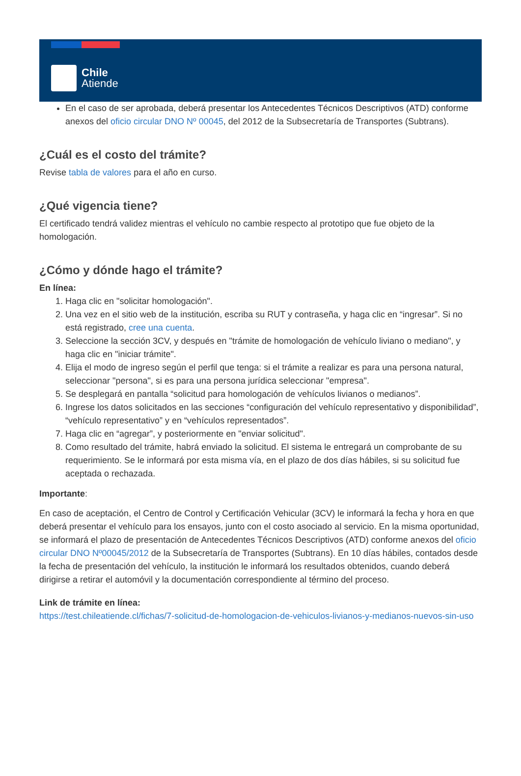Chile
Atiende
En el caso de ser aprobada, deberá presentar los Antecedentes Técnicos Descriptivos (ATD) conforme anexos del oficio circular DNO Nº 00045, del 2012 de la Subsecretaría de Transportes (Subtrans).
¿Cuál es el costo del trámite?
Revise tabla de valores para el año en curso.
¿Qué vigencia tiene?
El certificado tendrá validez mientras el vehículo no cambie respecto al prototipo que fue objeto de la homologación.
¿Cómo y dónde hago el trámite?
En línea:
1. Haga clic en "solicitar homologación".
2. Una vez en el sitio web de la institución, escriba su RUT y contraseña, y haga clic en “ingresar”. Si no está registrado, cree una cuenta.
3. Seleccione la sección 3CV, y después en "trámite de homologación de vehículo liviano o mediano", y haga clic en "iniciar trámite".
4. Elija el modo de ingreso según el perfil que tenga: si el trámite a realizar es para una persona natural, seleccionar "persona", si es para una persona jurídica seleccionar "empresa".
5. Se desplegará en pantalla “solicitud para homologación de vehículos livianos o medianos”.
6. Ingrese los datos solicitados en las secciones “configuración del vehículo representativo y disponibilidad”, “vehículo representativo” y en “vehículos representados”.
7. Haga clic en “agregar”, y posteriormente en "enviar solicitud".
8. Como resultado del trámite, habrá enviado la solicitud. El sistema le entregará un comprobante de su requerimiento. Se le informará por esta misma vía, en el plazo de dos días hábiles, si su solicitud fue aceptada o rechazada.
Importante:
En caso de aceptación, el Centro de Control y Certificación Vehicular (3CV) le informará la fecha y hora en que deberá presentar el vehículo para los ensayos, junto con el costo asociado al servicio. En la misma oportunidad, se informará el plazo de presentación de Antecedentes Técnicos Descriptivos (ATD) conforme anexos del oficio circular DNO Nº00045/2012 de la Subsecretaría de Transportes (Subtrans). En 10 días hábiles, contados desde la fecha de presentación del vehículo, la institución le informará los resultados obtenidos, cuando deberá dirigirse a retirar el automóvil y la documentación correspondiente al término del proceso.
Link de trámite en línea:
https://test.chileatiende.cl/fichas/7-solicitud-de-homologacion-de-vehiculos-livianos-y-medianos-nuevos-sin-uso